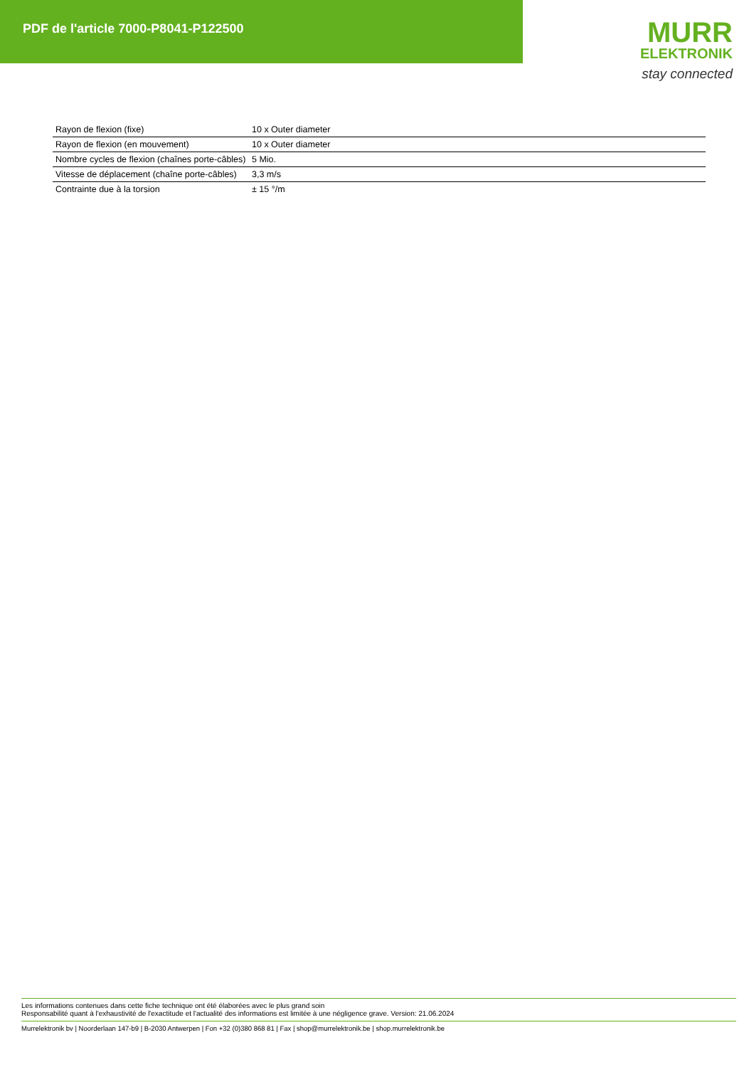PDF de l'article 7000-P8041-P122500
MURR
ELEKTRONIK
stay connected
| Rayon de flexion (fixe) | 10 x Outer diameter |
| Rayon de flexion (en mouvement) | 10 x Outer diameter |
| Nombre cycles de flexion (chaînes porte-câbles) | 5 Mio. |
| Vitesse de déplacement (chaîne porte-câbles) | 3,3 m/s |
| Contrainte due à la torsion | ± 15 °/m |
Les informations contenues dans cette fiche technique ont été élaborées avec le plus grand soin
Responsabilité quant à l'exhaustivité de l'exactitude et l'actualité des informations est limitée à une négligence grave. Version: 21.06.2024
Murrelektronik bv | Noorderlaan 147-b9 | B-2030 Antwerpen | Fon +32 (0)380 868 81 | Fax | shop@murrelektronik.be | shop.murrelektronik.be